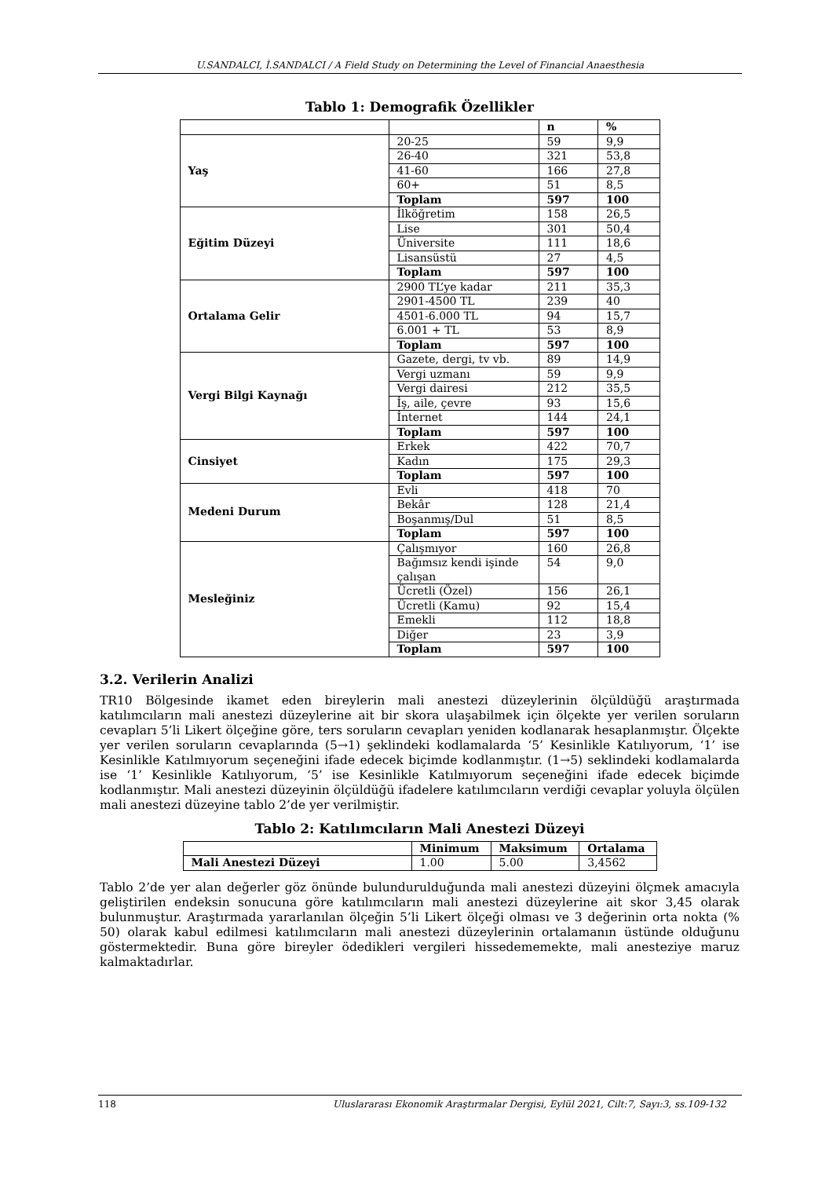U.SANDALCI, İ.SANDALCI / A Field Study on Determining the Level of Financial Anaesthesia
Tablo 1: Demografik Özellikler
| | | n | % |
| --- | --- | --- | --- |
| Yaş | 20-25 | 59 | 9,9 |
| | 26-40 | 321 | 53,8 |
| | 41-60 | 166 | 27,8 |
| | 60+ | 51 | 8,5 |
| | Toplam | 597 | 100 |
| Eğitim Düzeyi | İlköğretim | 158 | 26,5 |
| | Lise | 301 | 50,4 |
| | Üniversite | 111 | 18,6 |
| | Lisansüstü | 27 | 4,5 |
| | Toplam | 597 | 100 |
| Ortalama Gelir | 2900 TL’ye kadar | 211 | 35,3 |
| | 2901-4500 TL | 239 | 40 |
| | 4501-6.000 TL | 94 | 15,7 |
| | 6.001 + TL | 53 | 8,9 |
| | Toplam | 597 | 100 |
| Vergi Bilgi Kaynağı | Gazete, dergi, tv vb. | 89 | 14,9 |
| | Vergi uzmanı | 59 | 9,9 |
| | Vergi dairesi | 212 | 35,5 |
| | İş, aile, çevre | 93 | 15,6 |
| | İnternet | 144 | 24,1 |
| | Toplam | 597 | 100 |
| Cinsiyet | Erkek | 422 | 70,7 |
| | Kadın | 175 | 29,3 |
| | Toplam | 597 | 100 |
| Medeni Durum | Evli | 418 | 70 |
| | Bekâr | 128 | 21,4 |
| | Boşanmış/Dul | 51 | 8,5 |
| | Toplam | 597 | 100 |
| Mesleğiniz | Çalışmıyor | 160 | 26,8 |
| | Bağımsız kendi işinde çalışan | 54 | 9,0 |
| | Ücretli (Özel) | 156 | 26,1 |
| | Ücretli (Kamu) | 92 | 15,4 |
| | Emekli | 112 | 18,8 |
| | Diğer | 23 | 3,9 |
| | Toplam | 597 | 100 |
3.2. Verilerin Analizi
TR10 Bölgesinde ikamet eden bireylerin mali anestezi düzeylerinin ölçüldüğü araştırmada katılımcıların mali anestezi düzeylerine ait bir skora ulaşabilmek için ölçekte yer verilen soruların cevapları 5’li Likert ölçeğine göre, ters soruların cevapları yeniden kodlanarak hesaplanmıştır. Ölçekte yer verilen soruların cevaplarında (5→1) şeklindeki kodlamalarda ‘5’ Kesinlikle Katılıyorum, ‘1’ ise Kesinlikle Katılmıyorum seçeneğini ifade edecek biçimde kodlanmıştır. (1→5) seklindeki kodlamalarda ise ‘1’ Kesinlikle Katılıyorum, ‘5’ ise Kesinlikle Katılmıyorum seçeneğini ifade edecek biçimde kodlanmıştır. Mali anestezi düzeyinin ölçüldüğü ifadelere katılımcıların verdiği cevaplar yoluyla ölçülen mali anestezi düzeyine tablo 2’de yer verilmiştir.
Tablo 2: Katılımcıların Mali Anestezi Düzeyi
| | Minimum | Maksimum | Ortalama |
| --- | --- | --- | --- |
| Mali Anestezi Düzeyi | 1.00 | 5.00 | 3,4562 |
Tablo 2’de yer alan değerler göz önünde bulundurulduğunda mali anestezi düzeyini ölçmek amacıyla geliştirilen endeksin sonucuna göre katılımcıların mali anestezi düzeylerine ait skor 3,45 olarak bulunmuştur. Araştırmada yararlanılan ölçeğin 5’li Likert ölçeği olması ve 3 değerinin orta nokta (% 50) olarak kabul edilmesi katılımcıların mali anestezi düzeylerinin ortalamanın üstünde olduğunu göstermektedir. Buna göre bireyler ödedikleri vergileri hissedememekte, mali anesteziye maruz kalmaktadırlar.
118 Uluslararası Ekonomik Araştırmalar Dergisi, Eylül 2021, Cilt:7, Sayı:3, ss.109-132